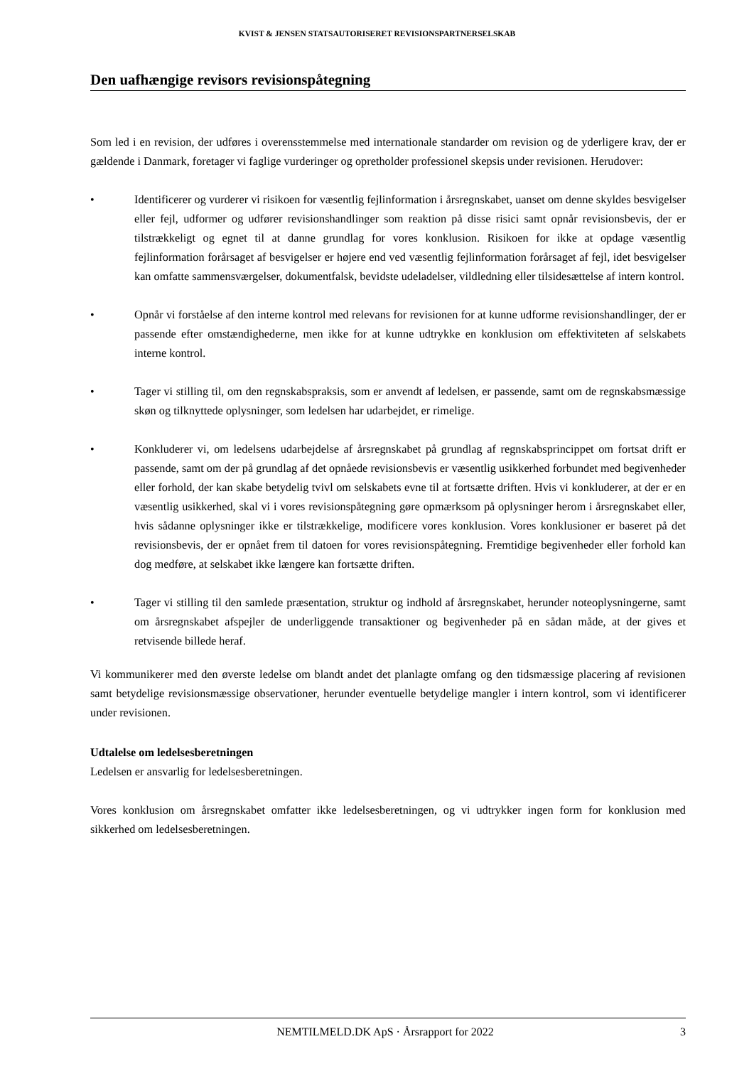KVIST & JENSEN STATSAUTORISERET REVISIONSPARTNERSELSKAB
Den uafhængige revisors revisionspåtegning
Som led i en revision, der udføres i overensstemmelse med internationale standarder om revision og de yderligere krav, der er gældende i Danmark, foretager vi faglige vurderinger og opretholder professionel skepsis under revisionen. Herudover:
• Identificerer og vurderer vi risikoen for væsentlig fejlinformation i årsregnskabet, uanset om denne skyldes besvigelser eller fejl, udformer og udfører revisionshandlinger som reaktion på disse risici samt opnår revisionsbevis, der er tilstrækkeligt og egnet til at danne grundlag for vores konklusion. Risikoen for ikke at opdage væsentlig fejlinformation forårsaget af besvigelser er højere end ved væsentlig fejlinformation forårsaget af fejl, idet besvigelser kan omfatte sammensværgelser, dokumentfalsk, bevidste udeladelser, vildledning eller tilsidesættelse af intern kontrol.
• Opnår vi forståelse af den interne kontrol med relevans for revisionen for at kunne udforme revisionshandlinger, der er passende efter omstændighederne, men ikke for at kunne udtrykke en konklusion om effektiviteten af selskabets interne kontrol.
• Tager vi stilling til, om den regnskabspraksis, som er anvendt af ledelsen, er passende, samt om de regnskabsmæssige skøn og tilknyttede oplysninger, som ledelsen har udarbejdet, er rimelige.
• Konkluderer vi, om ledelsens udarbejdelse af årsregnskabet på grundlag af regnskabsprincippet om fortsat drift er passende, samt om der på grundlag af det opnåede revisionsbevis er væsentlig usikkerhed forbundet med begivenheder eller forhold, der kan skabe betydelig tvivl om selskabets evne til at fortsætte driften. Hvis vi konkluderer, at der er en væsentlig usikkerhed, skal vi i vores revisionspåtegning gøre opmærksom på oplysninger herom i årsregnskabet eller, hvis sådanne oplysninger ikke er tilstrækkelige, modificere vores konklusion. Vores konklusioner er baseret på det revisionsbevis, der er opnået frem til datoen for vores revisionspåtegning. Fremtidige begivenheder eller forhold kan dog medføre, at selskabet ikke længere kan fortsætte driften.
• Tager vi stilling til den samlede præsentation, struktur og indhold af årsregnskabet, herunder noteoplysningerne, samt om årsregnskabet afspejler de underliggende transaktioner og begivenheder på en sådan måde, at der gives et retvisende billede heraf.
Vi kommunikerer med den øverste ledelse om blandt andet det planlagte omfang og den tidsmæssige placering af revisionen samt betydelige revisionsmæssige observationer, herunder eventuelle betydelige mangler i intern kontrol, som vi identificerer under revisionen.
Udtalelse om ledelsesberetningen
Ledelsen er ansvarlig for ledelsesberetningen.
Vores konklusion om årsregnskabet omfatter ikke ledelsesberetningen, og vi udtrykker ingen form for konklusion med sikkerhed om ledelsesberetningen.
NEMTILMELD.DK ApS · Årsrapport for 2022 3